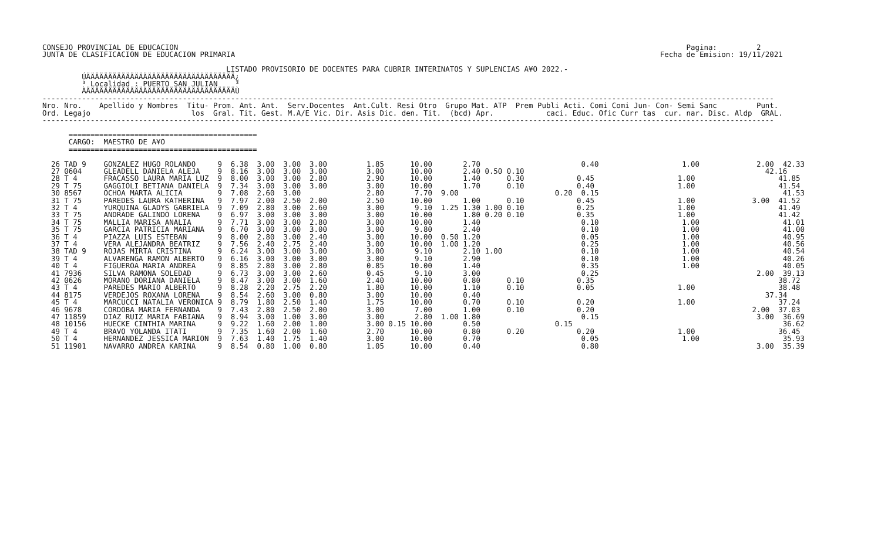CONSEJO PROVINCIAL DE EDUCACION                                                                                                                    Pagina:         2
JUNTA DE CLASIFICACION DE EDUCACION PRIMARIA                                                                                                 Fecha de Emision: 19/11/2021

                                          LISTADO PROVISORIO DE DOCENTES PARA CUBRIR INTERINATOS Y SUPLENCIAS A¥O 2022.-
         ÚÄÄÄÄÄÄÄÄÄÄÄÄÄÄÄÄÄÄÄÄÄÄÄÄÄÄÄÄÄÄÄÄÄÄ¿
         ³ Localidad : PUERTO SAN JULIAN    ³
         ÀÄÄÄÄÄÄÄÄÄÄÄÄÄÄÄÄÄÄÄÄÄÄÄÄÄÄÄÄÄÄÄÄÄÄÙ
-----------------------------------------------------------------------------------------------------------------------------------------------------------------------
Nro. Nro.    Apellido y Nombres  Titu- Prom. Ant. Ant.  Serv.Docentes  Ant.Cult. Resi Otro  Grupo Mat. ATP  Prem Publi Acti. Comi Comi Jun- Con- Semi Sanc         Punt.
Ord. Legajo                       los  Gral. Tit. Gest. M.A/E Vic. Dir. Asis Dic. den. Tit.  (bcd) Apr.            caci. Educ. Ofic Curr tas  cur. nar. Disc. Aldp  GRAL.
-----------------------------------------------------------------------------------------------------------------------------------------------------------------------

      ===========================================
      CARGO:  MAESTRO DE A¥O
      ===========================================

  26 TAD 9    GONZALEZ HUGO ROLANDO     9  6.38  3.00  3.00  3.00         1.85      10.00       2.70                       0.40                   1.00             2.00  42.33
  27 0604     GLEADELL DANIELA ALEJA    9  8.16  3.00  3.00  3.00         3.00      10.00       2.40 0.50 0.10                                                       42.16
  28 T 4      FRACASSO LAURA MARIA LUZ  9  8.00  3.00  3.00  2.80         2.90      10.00       1.40      0.30            0.45                   1.00                   41.85
  29 T 75     GAGGIOLI BETIANA DANIELA  9  7.34  3.00  3.00  3.00         3.00      10.00       1.70      0.10            0.40                   1.00                   41.54
  30 8567     OCHOA MARTA ALICIA        9  7.08  2.60  3.00               2.80       7.70  9.00                      0.20  0.15                                          41.53
  31 T 75     PAREDES LAURA KATHERINA   9  7.97  2.00  2.50  2.00         2.50      10.00       1.00      0.10            0.45                   1.00             3.00  41.52
  32 T 4      YURQUINA GLADYS GABRIELA  9  7.09  2.80  3.00  2.60         3.00       9.10  1.25 1.30 1.00 0.10            0.25                   1.00                   41.49
  33 T 75     ANDRADE GALINDO LORENA    9  6.97  3.00  3.00  3.00         3.00      10.00       1.80 0.20 0.10            0.35                   1.00                   41.42
  34 T 75     MALLIA MARISA ANALIA      9  7.71  3.00  3.00  2.80         3.00      10.00       1.40                       0.10                   1.00                   41.01
  35 T 75     GARCIA PATRICIA MARIANA   9  6.70  3.00  3.00  3.00         3.00       9.80       2.40                       0.10                   1.00                   41.00
  36 T 4      PIAZZA LUIS ESTEBAN       9  8.00  2.80  3.00  2.40         3.00      10.00  0.50 1.20                       0.05                   1.00                   40.95
  37 T 4      VERA ALEJANDRA BEATRIZ    9  7.56  2.40  2.75  2.40         3.00      10.00  1.00 1.20                       0.25                   1.00                   40.56
  38 TAD 9    ROJAS MIRTA CRISTINA      9  6.24  3.00  3.00  3.00         3.00       9.10       2.10 1.00                  0.10                   1.00                   40.54
  39 T 4      ALVARENGA RAMON ALBERTO   9  6.16  3.00  3.00  3.00         3.00       9.10       2.90                       0.10                   1.00                   40.26
  40 T 4      FIGUEROA MARIA ANDREA     9  8.85  2.80  3.00  2.80         0.85      10.00       1.40                       0.35                   1.00                   40.05
  41 7936     SILVA RAMONA SOLEDAD      9  6.73  3.00  3.00  2.60         0.45       9.10       3.00                       0.25                                    2.00  39.13
  42 0626     MORANO DORIANA DANIELA    9  8.47  3.00  3.00  1.60         2.40      10.00       0.80      0.10            0.35                                          38.72
  43 T 4      PAREDES MARIO ALBERTO     9  8.28  2.20  2.75  2.20         1.80      10.00       1.10      0.10            0.05                   1.00                   38.48
  44 8175     VERDEJOS ROXANA LORENA    9  8.54  2.60  3.00  0.80         3.00      10.00       0.40                                                                 37.34
  45 T 4      MARCUCCI NATALIA VERONICA 9  8.79  1.80  2.50  1.40         1.75      10.00       0.70      0.10            0.20                   1.00                   37.24
  46 9678     CORDOBA MARIA FERNANDA    9  7.43  2.80  2.50  2.00         3.00       7.00       1.00      0.10            0.20                                    2.00  37.03
  47 11859    DIAZ RUIZ MARIA FABIANA   9  8.94  3.00  1.00  3.00         3.00       2.80  1.00 1.80                       0.15                                    3.00  36.69
  48 10156    HUECKE CINTHIA MARINA     9  9.22  1.60  2.00  1.00         3.00 0.15 10.00       0.50                 0.15                                                36.62
  49 T 4      BRAVO YOLANDA ITATI       9  7.35  1.60  2.00  1.60         2.70      10.00       0.80      0.20            0.20                   1.00                   36.45
  50 T 4      HERNANDEZ JESSICA MARION  9  7.63  1.40  1.75  1.40         3.00      10.00       0.70                       0.05                   1.00                   35.93
  51 11901    NAVARRO ANDREA KARINA     9  8.54  0.80  1.00  0.80         1.05      10.00       0.40                       0.80                                    3.00  35.39